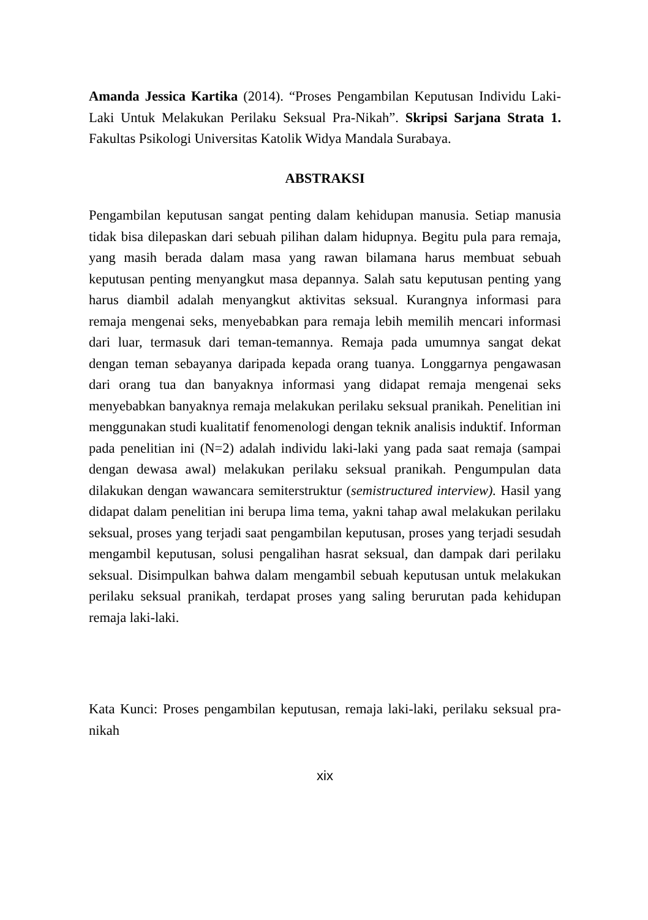Amanda Jessica Kartika (2014). “Proses Pengambilan Keputusan Individu Laki-Laki Untuk Melakukan Perilaku Seksual Pra-Nikah”. Skripsi Sarjana Strata 1. Fakultas Psikologi Universitas Katolik Widya Mandala Surabaya.
ABSTRAKSI
Pengambilan keputusan sangat penting dalam kehidupan manusia. Setiap manusia tidak bisa dilepaskan dari sebuah pilihan dalam hidupnya. Begitu pula para remaja, yang masih berada dalam masa yang rawan bilamana harus membuat sebuah keputusan penting menyangkut masa depannya. Salah satu keputusan penting yang harus diambil adalah menyangkut aktivitas seksual. Kurangnya informasi para remaja mengenai seks, menyebabkan para remaja lebih memilih mencari informasi dari luar, termasuk dari teman-temannya. Remaja pada umumnya sangat dekat dengan teman sebayanya daripada kepada orang tuanya. Longgarnya pengawasan dari orang tua dan banyaknya informasi yang didapat remaja mengenai seks menyebabkan banyaknya remaja melakukan perilaku seksual pranikah. Penelitian ini menggunakan studi kualitatif fenomenologi dengan teknik analisis induktif. Informan pada penelitian ini (N=2) adalah individu laki-laki yang pada saat remaja (sampai dengan dewasa awal) melakukan perilaku seksual pranikah. Pengumpulan data dilakukan dengan wawancara semiterstruktur (semistructured interview). Hasil yang didapat dalam penelitian ini berupa lima tema, yakni tahap awal melakukan perilaku seksual, proses yang terjadi saat pengambilan keputusan, proses yang terjadi sesudah mengambil keputusan, solusi pengalihan hasrat seksual, dan dampak dari perilaku seksual. Disimpulkan bahwa dalam mengambil sebuah keputusan untuk melakukan perilaku seksual pranikah, terdapat proses yang saling berurutan pada kehidupan remaja laki-laki.
Kata Kunci: Proses pengambilan keputusan, remaja laki-laki, perilaku seksual pra-nikah
xix